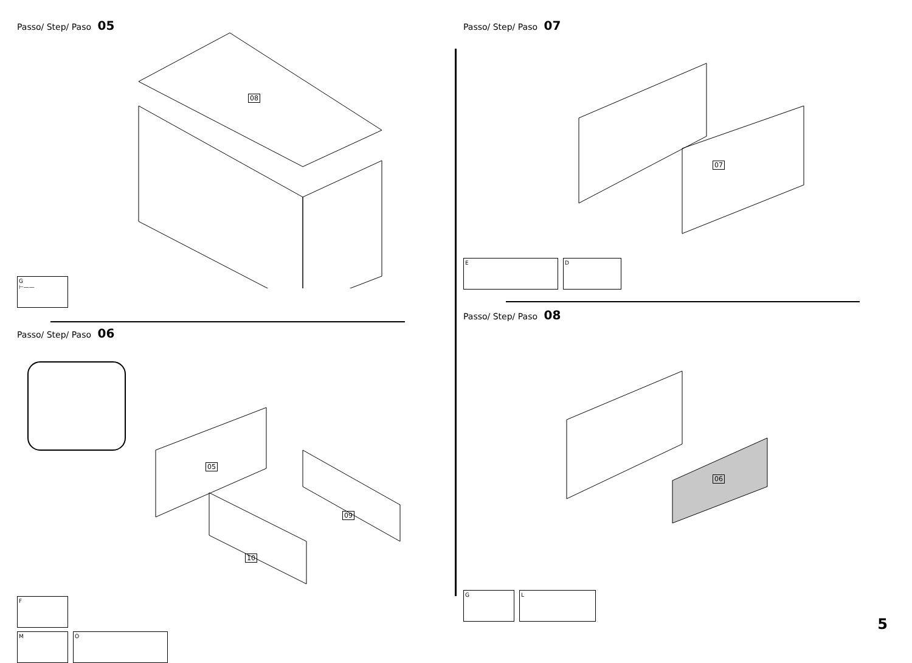Passo/ Step/ Paso 05
08
G
⊢——
Passo/ Step/ Paso 06
05
09
10
F
M O
Passo/ Step/ Paso 07
07
E D
Passo/ Step/ Paso 08
06
G L
5